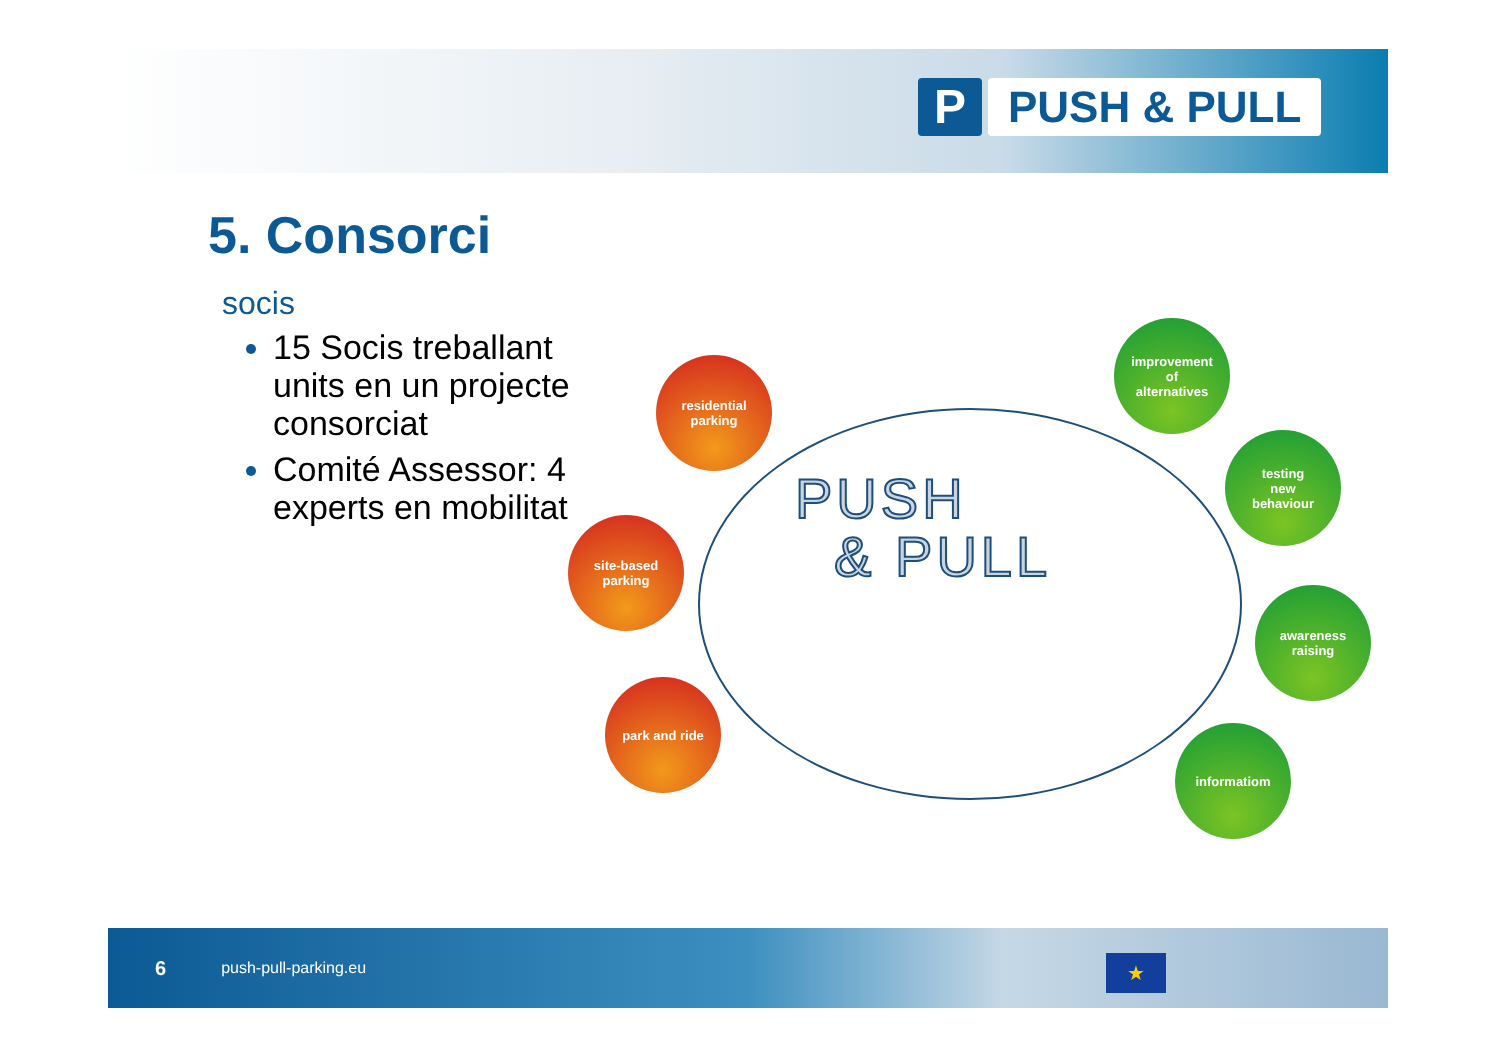P PUSH & PULL
5. Consorci
socis
15 Socis treballant units en un projecte consorciat
Comité Assessor: 4 experts en mobilitat
PUSH
& PULL
residential
parking
site-based
parking
park and ride
improvement
of
alternatives
testing
new
behaviour
awareness
raising
informatiom
6 push-pull-parking.eu
★